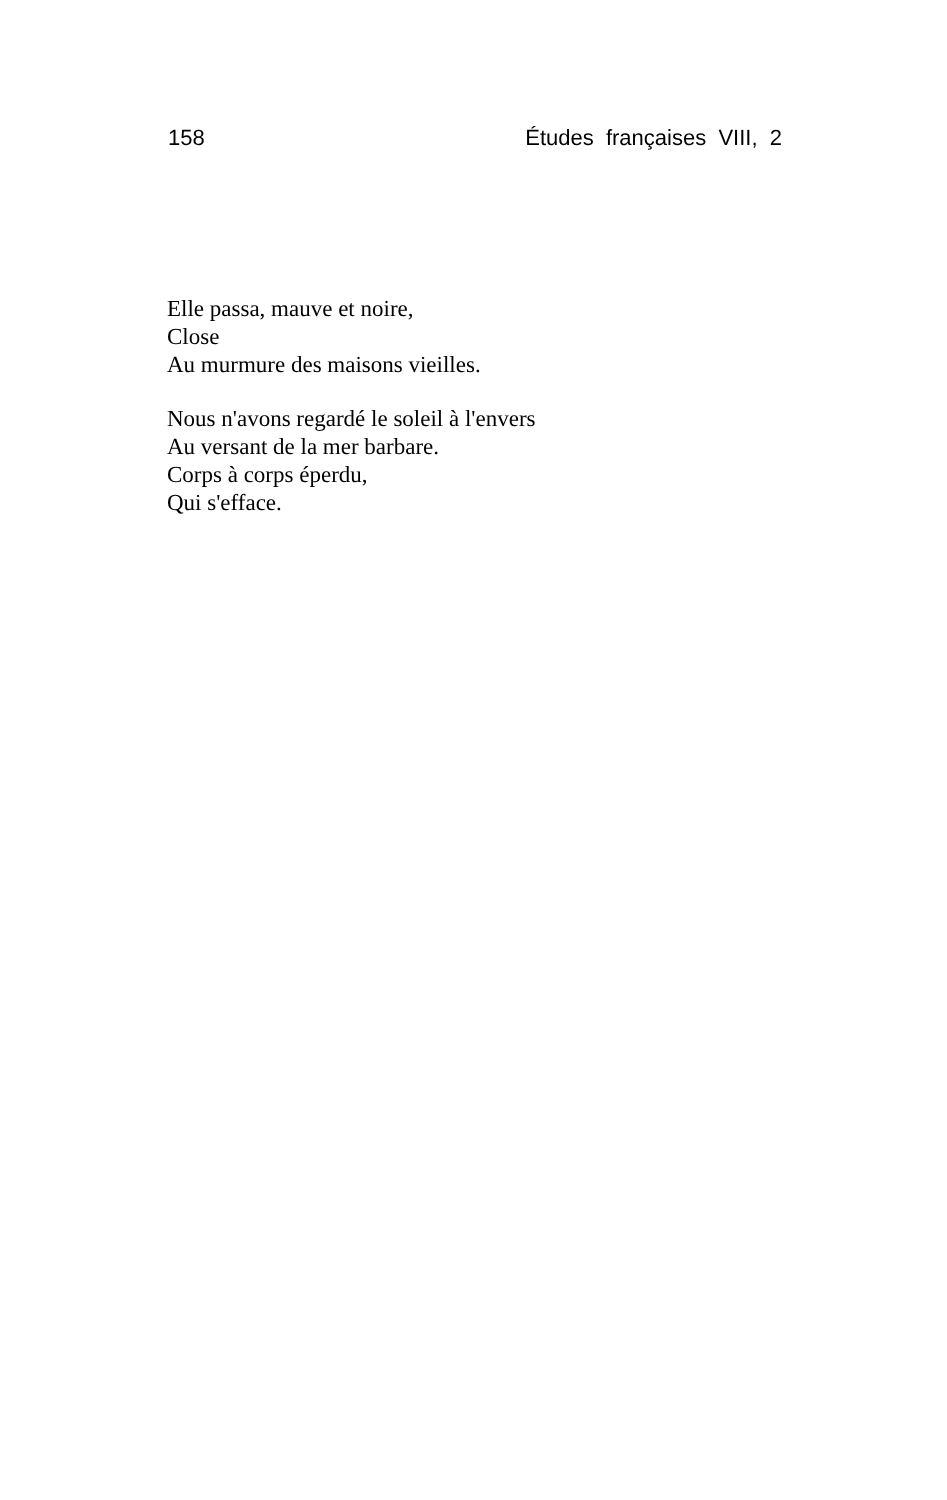158 Études françaises VIII, 2
Elle passa, mauve et noire,
Close
Au murmure des maisons vieilles.
Nous n'avons regardé le soleil à l'envers
Au versant de la mer barbare.
Corps à corps éperdu,
Qui s'efface.